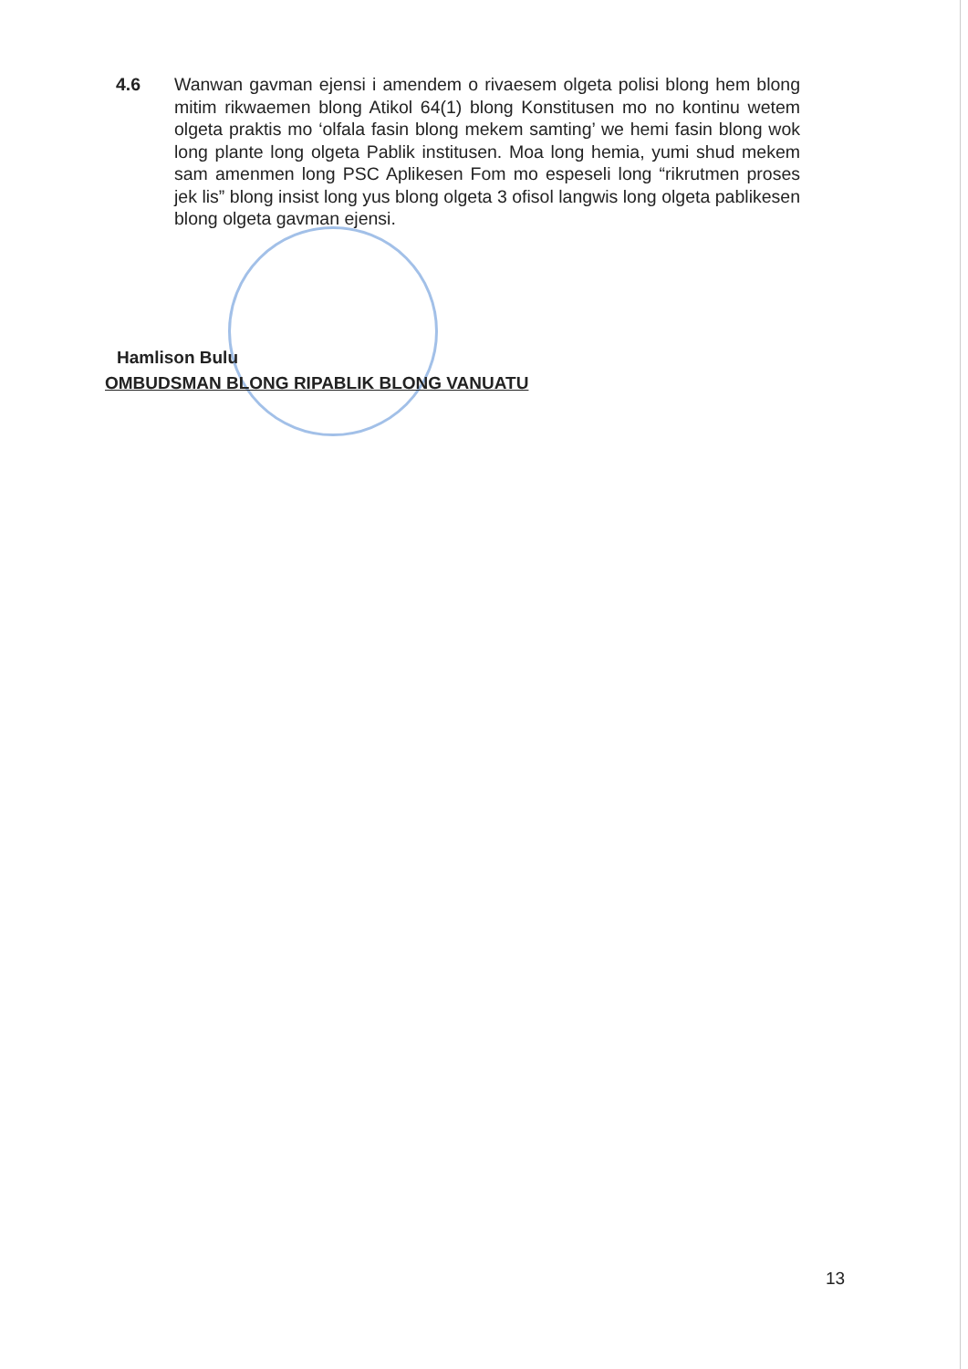4.6 Wanwan gavman ejensi i amendem o rivaesem olgeta polisi blong hem blong mitim rikwaemen blong Atikol 64(1) blong Konstitusen mo no kontinu wetem olgeta praktis mo ‘olfala fasin blong mekem samting’ we hemi fasin blong wok long plante long olgeta Pablik institusen. Moa long hemia, yumi shud mekem sam amenmen long PSC Aplikesen Fom mo espeseli long “rikrutmen proses jek lis” blong insist long yus blong olgeta 3 ofisol langwis long olgeta pablikesen blong olgeta gavman ejensi.
Hamlison Bulu
OMBUDSMAN BLONG RIPABLIK BLONG VANUATU
13